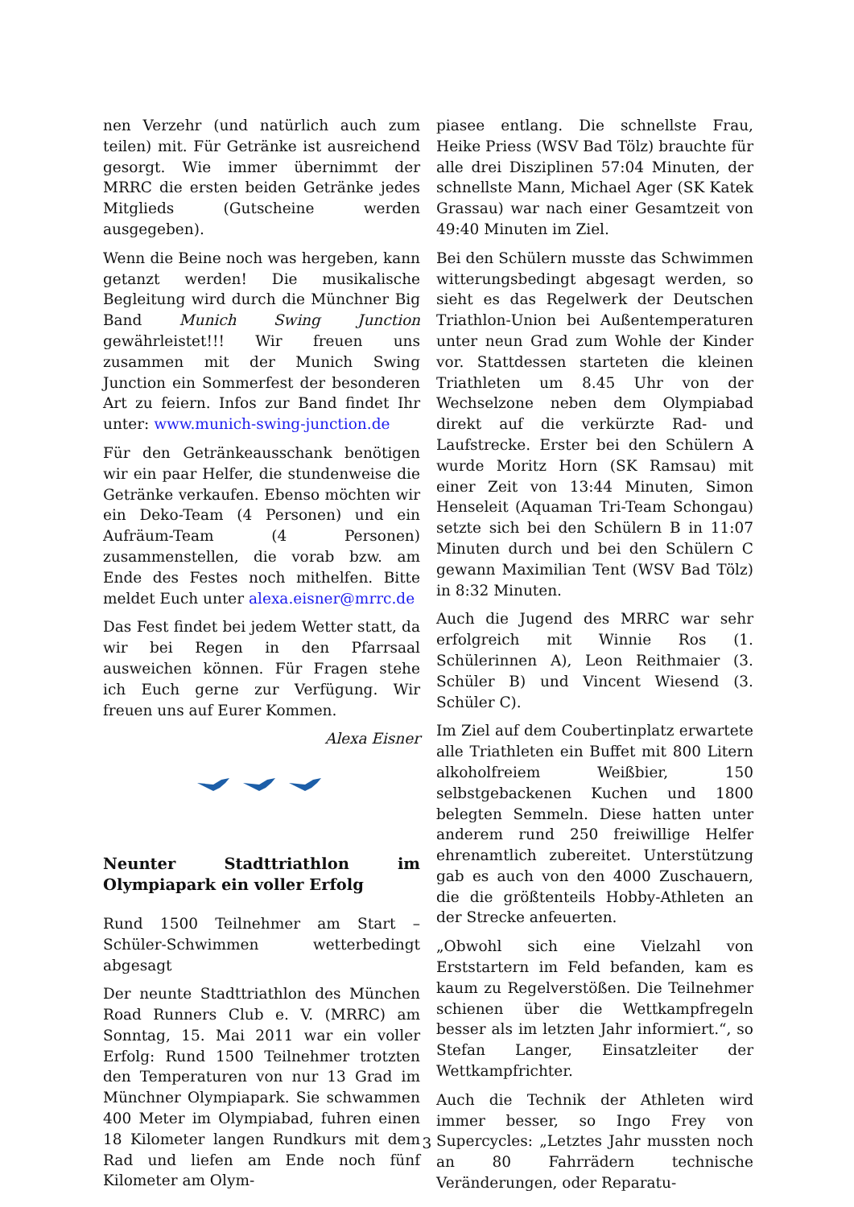nen Verzehr (und natürlich auch zum teilen) mit. Für Getränke ist ausreichend gesorgt. Wie immer übernimmt der MRRC die ersten beiden Getränke jedes Mitglieds (Gutscheine werden ausgegeben).
Wenn die Beine noch was hergeben, kann getanzt werden! Die musikalische Begleitung wird durch die Münchner Big Band Munich Swing Junction gewährleistet!!! Wir freuen uns zusammen mit der Munich Swing Junction ein Sommerfest der besonderen Art zu feiern. Infos zur Band findet Ihr unter: www.munich-swing-junction.de
Für den Getränkeausschank benötigen wir ein paar Helfer, die stundenweise die Getränke verkaufen. Ebenso möchten wir ein Deko-Team (4 Personen) und ein Aufräum-Team (4 Personen) zusammenstellen, die vorab bzw. am Ende des Festes noch mithelfen. Bitte meldet Euch unter alexa.eisner@mrrc.de
Das Fest findet bei jedem Wetter statt, da wir bei Regen in den Pfarrsaal ausweichen können. Für Fragen stehe ich Euch gerne zur Verfügung. Wir freuen uns auf Eurer Kommen.
Alexa Eisner
Neunter Stadttriathlon im Olympiapark ein voller Erfolg
Rund 1500 Teilnehmer am Start – Schüler-Schwimmen wetterbedingt abgesagt
Der neunte Stadttriathlon des München Road Runners Club e. V. (MRRC) am Sonntag, 15. Mai 2011 war ein voller Erfolg: Rund 1500 Teilnehmer trotzten den Temperaturen von nur 13 Grad im Münchner Olympiapark. Sie schwammen 400 Meter im Olympiabad, fuhren einen 18 Kilometer langen Rundkurs mit dem Rad und liefen am Ende noch fünf Kilometer am Olym-
piasee entlang. Die schnellste Frau, Heike Priess (WSV Bad Tölz) brauchte für alle drei Disziplinen 57:04 Minuten, der schnellste Mann, Michael Ager (SK Katek Grassau) war nach einer Gesamtzeit von 49:40 Minuten im Ziel.
Bei den Schülern musste das Schwimmen witterungsbedingt abgesagt werden, so sieht es das Regelwerk der Deutschen Triathlon-Union bei Außentemperaturen unter neun Grad zum Wohle der Kinder vor. Stattdessen starteten die kleinen Triathleten um 8.45 Uhr von der Wechselzone neben dem Olympiabad direkt auf die verkürzte Rad- und Laufstrecke. Erster bei den Schülern A wurde Moritz Horn (SK Ramsau) mit einer Zeit von 13:44 Minuten, Simon Henseleit (Aquaman Tri-Team Schongau) setzte sich bei den Schülern B in 11:07 Minuten durch und bei den Schülern C gewann Maximilian Tent (WSV Bad Tölz) in 8:32 Minuten.
Auch die Jugend des MRRC war sehr erfolgreich mit Winnie Ros (1. Schülerinnen A), Leon Reithmaier (3. Schüler B) und Vincent Wiesend (3. Schüler C).
Im Ziel auf dem Coubertinplatz erwartete alle Triathleten ein Buffet mit 800 Litern alkoholfreiem Weißbier, 150 selbstgebackenen Kuchen und 1800 belegten Semmeln. Diese hatten unter anderem rund 250 freiwillige Helfer ehrenamtlich zubereitet. Unterstützung gab es auch von den 4000 Zuschauern, die die größtenteils Hobby-Athleten an der Strecke anfeuerten.
„Obwohl sich eine Vielzahl von Erststartern im Feld befanden, kam es kaum zu Regelverstößen. Die Teilnehmer schienen über die Wettkampfregeln besser als im letzten Jahr informiert.“, so Stefan Langer, Einsatzleiter der Wettkampfrichter.
Auch die Technik der Athleten wird immer besser, so Ingo Frey von Supercycles: „Letztes Jahr mussten noch an 80 Fahrrädern technische Veränderungen, oder Reparatu-
3